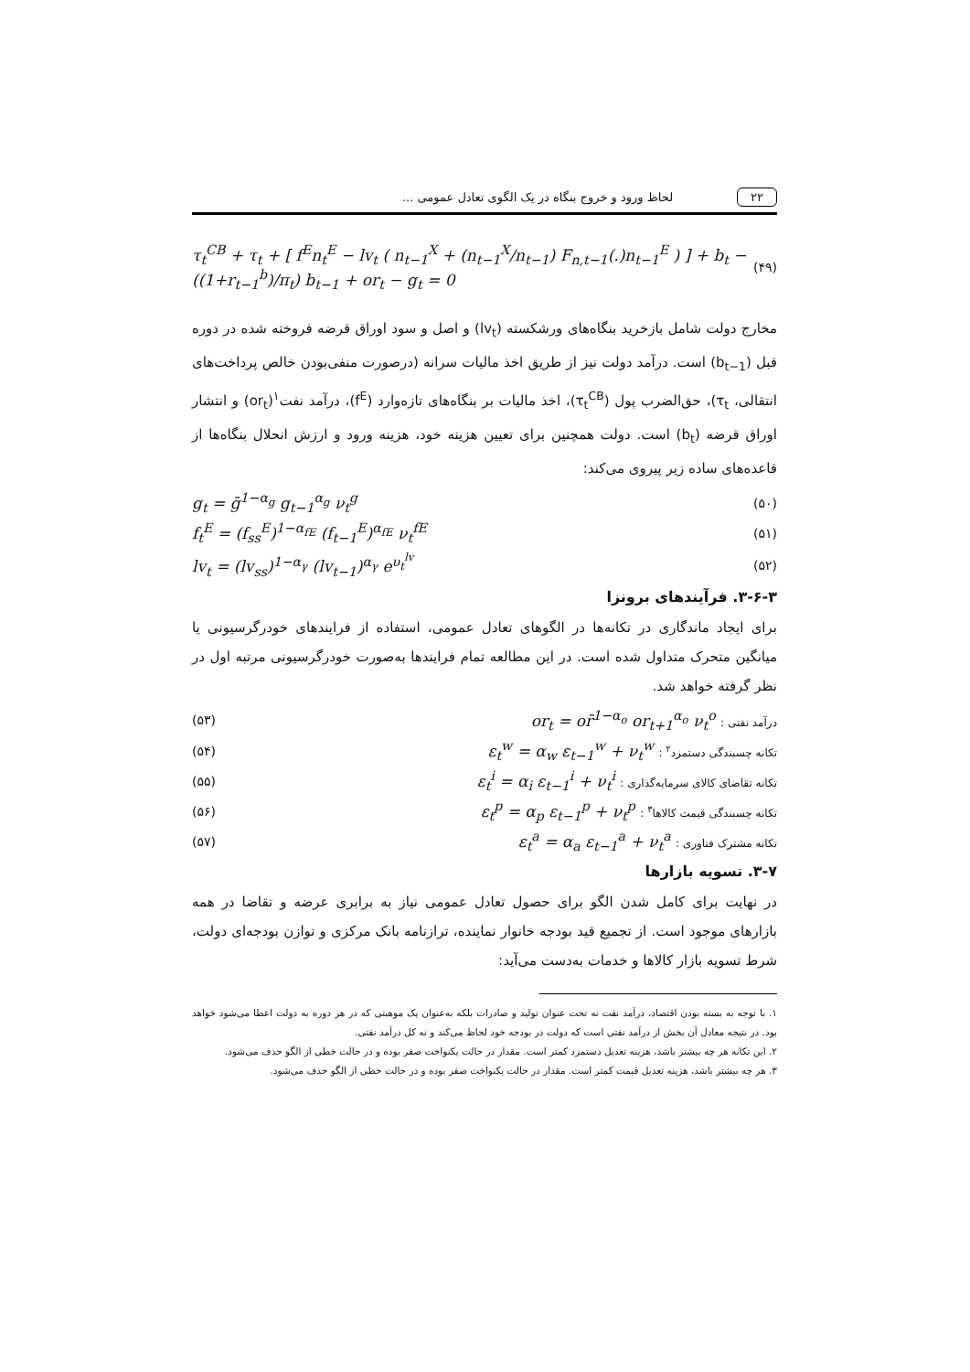۲۲ لحاظ ورود و خروج بنگاه در یک الگوی تعادل عمومی ...
τ<sub>t</sub><sup>CB</sup> + τ<sub>t</sub> + [ f<sup>E</sup>n<sub>t</sub><sup>E</sup> − lv<sub>t</sub> ( n<sub>t−1</sub><sup>X</sup> + (n<sub>t−1</sub><sup>X</sup>/n<sub>t−1</sub>) F<sub>n,t−1</sub>(.)n<sub>t−1</sub><sup>E</sup> ) ] + b<sub>t</sub> − ((1+r<sub>t−1</sub><sup>b</sup>)/π<sub>t</sub>) b<sub>t−1</sub> + or<sub>t</sub> − g<sub>t</sub> = 0 (۴۹)
مخارج دولت شامل بازخرید بنگاه‌های ورشکسته (lv<sub>t</sub>) و اصل و سود اوراق قرضه فروخته شده در دوره قبل (b<sub>t−1</sub>) است. درآمد دولت نیز از طریق اخذ مالیات سرانه (درصورت منفی‌بودن خالص پرداخت‌های انتقالی، τ<sub>t</sub>)، حق‌الضرب پول (τ<sub>t</sub><sup>CB</sup>)، اخذ مالیات بر بنگاه‌های تازه‌وارد (f<sup>E</sup>)، درآمد نفت<sup>۱</sup>(or<sub>t</sub>) و انتشار اوراق قرضه (b<sub>t</sub>) است. دولت همچنین برای تعیین هزینه خود، هزینه ورود و ارزش انحلال بنگاه‌ها از قاعده‌های ساده زیر پیروی می‌کند:
g<sub>t</sub> = ḡ<sup>1−α<sub>g</sub></sup> g<sub>t−1</sub><sup>α<sub>g</sub></sup> ν<sub>t</sub><sup>g</sup> (۵۰)
f<sub>t</sub><sup>E</sup> = (f<sub>ss</sub><sup>E</sup>)<sup>1−α<sub>fE</sub></sup> (f<sub>t−1</sub><sup>E</sup>)<sup>α<sub>fE</sub></sup> ν<sub>t</sub><sup>fE</sup> (۵۱)
lv<sub>t</sub> = (lv<sub>ss</sub>)<sup>1−α<sub>γ</sub></sup> (lv<sub>t−1</sub>)<sup>α<sub>γ</sub></sup> e<sup>υ<sub>t</sub><sup>lv</sup></sup> (۵۲)
۳-۶-۳. فرآیندهای برونزا
برای ایجاد ماندگاری در تکانه‌ها در الگوهای تعادل عمومی، استفاده از فرایندهای خودرگرسیونی یا میانگین متحرک متداول شده است. در این مطالعه تمام فرایندها به‌صورت خودرگرسیونی مرتبه اول در نظر گرفته خواهد شد.
(۵۳) or<sub>t</sub> = or̄<sup>1−α<sub>o</sub></sup> or<sub>t+1</sub><sup>α<sub>o</sub></sup> ν<sub>t</sub><sup>o</sup> : درآمد نفتی
(۵۴) ε<sub>t</sub><sup>w</sup> = α<sub>w</sub> ε<sub>t−1</sub><sup>w</sup> + ν<sub>t</sub><sup>w</sup> : تکانه چسبندگی دستمزد<sup>۲</sup>
(۵۵) ε<sub>t</sub><sup>i</sup> = α<sub>i</sub> ε<sub>t−1</sub><sup>i</sup> + ν<sub>t</sub><sup>i</sup> : تکانه تقاضای کالای سرمایه‌گذاری
(۵۶) ε<sub>t</sub><sup>p</sup> = α<sub>p</sub> ε<sub>t−1</sub><sup>p</sup> + ν<sub>t</sub><sup>p</sup> : تکانه چسبندگی قیمت کالاها<sup>۳</sup>
(۵۷) ε<sub>t</sub><sup>a</sup> = α<sub>a</sub> ε<sub>t−1</sub><sup>a</sup> + ν<sub>t</sub><sup>a</sup> : تکانه مشترک فناوری
۳-۷. تسویه بازارها
در نهایت برای کامل شدن الگو برای حصول تعادل عمومی نیاز به برابری عرضه و تقاضا در همه بازارهای موجود است. از تجمیع قید بودجه خانوار نماینده، ترازنامه بانک مرکزی و توازن بودجه‌ای دولت، شرط تسویه بازار کالاها و خدمات به‌دست می‌آید:
۱. با توجه به بسته بودن اقتصاد، درآمد نفت نه تحت عنوان تولید و صادرات بلکه به‌عنوان یک موهبتی که در هر دوره به دولت اعطا می‌شود خواهد بود. در نتیجه معادل آن بخش از درآمد نفتی است که دولت در بودجه خود لحاظ می‌کند و نه کل درآمد نفتی.
۲. این تکانه هر چه بیشتر باشد، هزینه تعدیل دستمزد کمتر است. مقدار در حالت یکنواخت صفر بوده و در حالت خطی از الگو حذف می‌شود.
۳. هر چه بیشتر باشد، هزینه تعدیل قیمت کمتر است. مقدار در حالت یکنواخت صفر بوده و در حالت خطی از الگو حذف می‌شود.